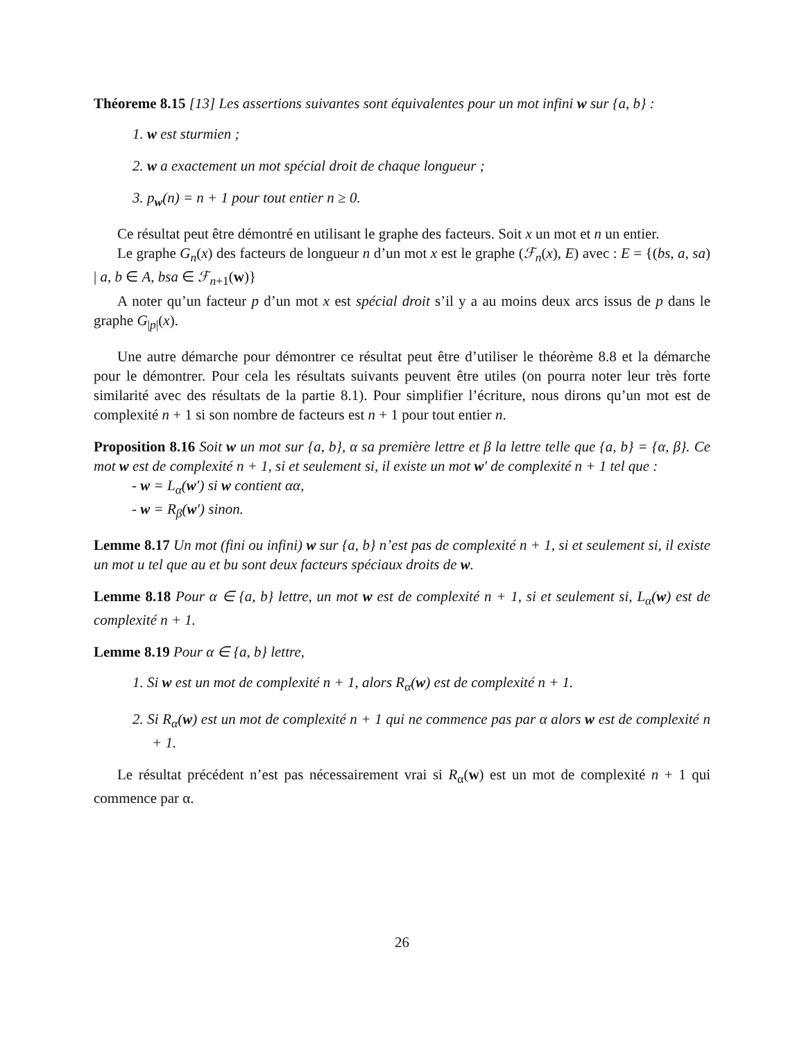Théoreme 8.15 [13] Les assertions suivantes sont équivalentes pour un mot infini w sur {a, b} :
1. w est sturmien ;
2. w a exactement un mot spécial droit de chaque longueur ;
3. p<sub>w</sub>(n) = n + 1 pour tout entier n ≥ 0.
Ce résultat peut être démontré en utilisant le graphe des facteurs. Soit x un mot et n un entier.
Le graphe G<sub>n</sub>(x) des facteurs de longueur n d’un mot x est le graphe (ℱ<sub>n</sub>(x), E) avec : E = {(bs, a, sa) | a, b ∈ A, bsa ∈ ℱ<sub>n+1</sub>(w)}
A noter qu’un facteur p d’un mot x est spécial droit s’il y a au moins deux arcs issus de p dans le graphe G<sub>|p|</sub>(x).
Une autre démarche pour démontrer ce résultat peut être d’utiliser le théorème 8.8 et la démarche pour le démontrer. Pour cela les résultats suivants peuvent être utiles (on pourra noter leur très forte similarité avec des résultats de la partie 8.1). Pour simplifier l’écriture, nous dirons qu’un mot est de complexité n + 1 si son nombre de facteurs est n + 1 pour tout entier n.
Proposition 8.16 Soit w un mot sur {a, b}, α sa première lettre et β la lettre telle que {a, b} = {α, β}. Ce mot w est de complexité n + 1, si et seulement si, il existe un mot w′ de complexité n + 1 tel que :
- w = L<sub>α</sub>(w′) si w contient αα,
- w = R<sub>β</sub>(w′) sinon.
Lemme 8.17 Un mot (fini ou infini) w sur {a, b} n’est pas de complexité n + 1, si et seulement si, il existe un mot u tel que au et bu sont deux facteurs spéciaux droits de w.
Lemme 8.18 Pour α ∈ {a, b} lettre, un mot w est de complexité n + 1, si et seulement si, L<sub>α</sub>(w) est de complexité n + 1.
Lemme 8.19 Pour α ∈ {a, b} lettre,
1. Si w est un mot de complexité n + 1, alors R<sub>α</sub>(w) est de complexité n + 1.
2. Si R<sub>α</sub>(w) est un mot de complexité n + 1 qui ne commence pas par α alors w est de complexité n + 1.
Le résultat précédent n’est pas nécessairement vrai si R<sub>α</sub>(w) est un mot de complexité n + 1 qui commence par α.
26